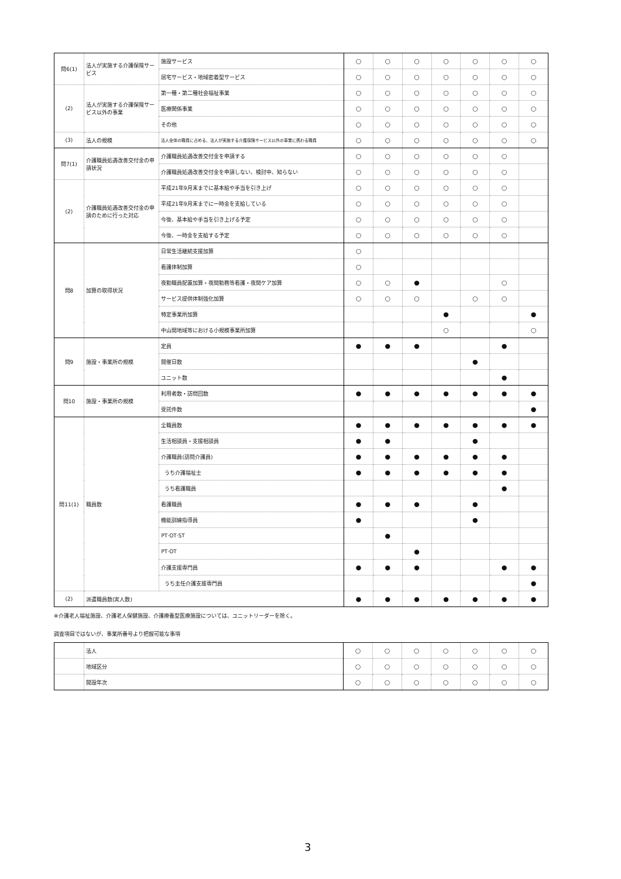| 問6(1) | 法人が実施する介護保険サービス | 施設サービス | ○ | ○ | ○ | ○ | ○ | ○ | ○ |
| | | 居宅サービス・地域密着型サービス | ○ | ○ | ○ | ○ | ○ | ○ | ○ |
| (2) | 法人が実施する介護保険サービス以外の事業 | 第一種・第二種社会福祉事業 | ○ | ○ | ○ | ○ | ○ | ○ | ○ |
| | | 医療関係事業 | ○ | ○ | ○ | ○ | ○ | ○ | ○ |
| | | その他 | ○ | ○ | ○ | ○ | ○ | ○ | ○ |
| (3) | 法人の規模 | 法人全体の職員に占める、法人が実施する介護保険サービス以外の事業に携わる職員 | ○ | ○ | ○ | ○ | ○ | ○ | ○ |
| 問7(1) | 介護職員処遇改善交付金の申請状況 | 介護職員処遇改善交付金を申請する | ○ | ○ | ○ | ○ | ○ | ○ | |
| | | 介護職員処遇改善交付金を申請しない、検討中、知らない | ○ | ○ | ○ | ○ | ○ | ○ | |
| (2) | 介護職員処遇改善交付金の申請のために行った対応 | 平成21年9月末までに基本給や手当を引き上げ | ○ | ○ | ○ | ○ | ○ | ○ | |
| | | 平成21年9月末までに一時金を支給している | ○ | ○ | ○ | ○ | ○ | ○ | |
| | | 今後、基本給や手当を引き上げる予定 | ○ | ○ | ○ | ○ | ○ | ○ | |
| | | 今後、一時金を支給する予定 | ○ | ○ | ○ | ○ | ○ | ○ | |
| 問8 | 加算の取得状況 | 日常生活継続支援加算 | ○ | | | | | | |
| | | 看護体制加算 | ○ | | | | | | |
| | | 夜勤職員配置加算・夜間勤務等看護・夜間ケア加算 | ○ | ○ | ● | | | ○ | |
| | | サービス提供体制強化加算 | ○ | ○ | ○ | | ○ | ○ | |
| | | 特定事業所加算 | | | | ● | | | ● |
| | | 中山間地域等における小規模事業所加算 | | | | ○ | | | ○ |
| 問9 | 施設・事業所の規模 | 定員 | ● | ● | ● | | | ● | |
| | | 開催日数 | | | | | ● | | |
| | | ユニット数 | | | | | | ● | |
| 問10 | 施設・事業所の規模 | 利用者数・訪問回数 | ● | ● | ● | ● | ● | ● | ● |
| | | 受託件数 | | | | | | | ● |
| 問11(1) | 職員数 | 全職員数 | ● | ● | ● | ● | ● | ● | ● |
| | | 生活相談員・支援相談員 | ● | ● | | | ● | | |
| | | 介護職員(訪問介護員) | ● | ● | ● | ● | ● | ● | |
| | | うち介護福祉士 | ● | ● | ● | ● | ● | ● | |
| | | うち看護職員 | | | | | | ● | |
| | | 看護職員 | ● | ● | ● | | ● | | |
| | | 機能訓練指導員 | ● | | | | ● | | |
| | | PT·OT·ST | | ● | | | | | |
| | | PT·OT | | | ● | | | | |
| | | 介護支援専門員 | ● | ● | ● | | | ● | ● |
| | | うち主任介護支援専門員 | | | | | | | ● |
| (2) | 派遣職員数(実人数) | | ● | ● | ● | ● | ● | ● | ● |
※介護老人福祉施設、介護老人保健施設、介護療養型医療施設については、ユニットリーダーを除く。
調査項目ではないが、事業所番号より把握可能な事項
| | 法人 | ○ | ○ | ○ | ○ | ○ | ○ | ○ |
| | 地域区分 | ○ | ○ | ○ | ○ | ○ | ○ | ○ |
| | 開設年次 | ○ | ○ | ○ | ○ | ○ | ○ | ○ |
3